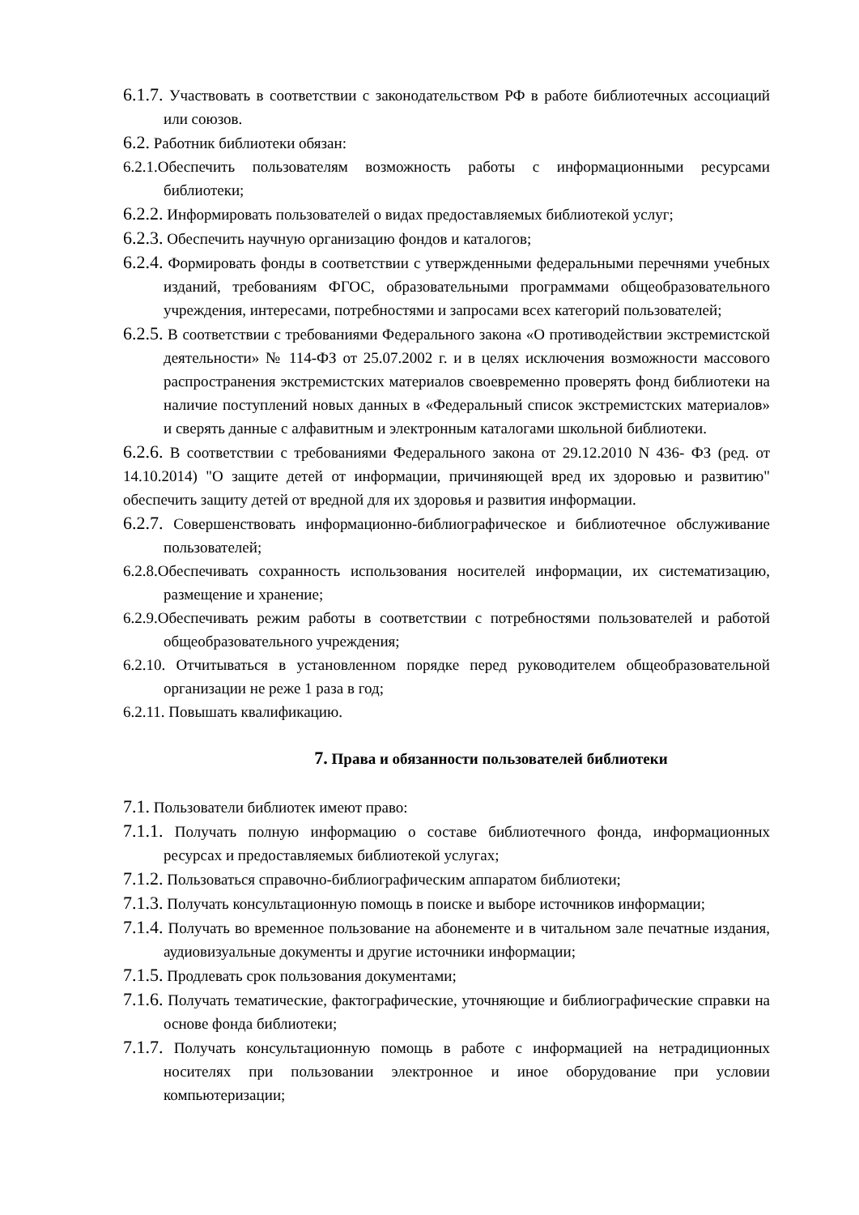6.1.7. Участвовать в соответствии с законодательством РФ в работе библиотечных ассоциаций или союзов.
6.2. Работник библиотеки обязан:
6.2.1.Обеспечить пользователям возможность работы с информационными ресурсами библиотеки;
6.2.2. Информировать пользователей о видах предоставляемых библиотекой услуг;
6.2.3. Обеспечить научную организацию фондов и каталогов;
6.2.4. Формировать фонды в соответствии с утвержденными федеральными перечнями учебных изданий, требованиям ФГОС, образовательными программами общеобразовательного учреждения, интересами, потребностями и запросами всех категорий пользователей;
6.2.5. В соответствии с требованиями Федерального закона «О противодействии экстремистской деятельности» № 114-ФЗ от 25.07.2002 г. и в целях исключения возможности массового распространения экстремистских материалов своевременно проверять фонд библиотеки на наличие поступлений новых данных в «Федеральный список экстремистских материалов» и сверять данные с алфавитным и электронным каталогами школьной библиотеки.
6.2.6. В соответствии с требованиями Федерального закона от 29.12.2010 N 436- ФЗ (ред. от 14.10.2014) "О защите детей от информации, причиняющей вред их здоровью и развитию" обеспечить защиту детей от вредной для их здоровья и развития информации.
6.2.7. Совершенствовать информационно-библиографическое и библиотечное обслуживание пользователей;
6.2.8.Обеспечивать сохранность использования носителей информации, их систематизацию, размещение и хранение;
6.2.9.Обеспечивать режим работы в соответствии с потребностями пользователей и работой общеобразовательного учреждения;
6.2.10. Отчитываться в установленном порядке перед руководителем общеобразовательной организации не реже 1 раза в год;
6.2.11. Повышать квалификацию.
7. Права и обязанности пользователей библиотеки
7.1. Пользователи библиотек имеют право:
7.1.1. Получать полную информацию о составе библиотечного фонда, информационных ресурсах и предоставляемых библиотекой услугах;
7.1.2. Пользоваться справочно-библиографическим аппаратом библиотеки;
7.1.3. Получать консультационную помощь в поиске и выборе источников информации;
7.1.4. Получать во временное пользование на абонементе и в читальном зале печатные издания, аудиовизуальные документы и другие источники информации;
7.1.5. Продлевать срок пользования документами;
7.1.6. Получать тематические, фактографические, уточняющие и библиографические справки на основе фонда библиотеки;
7.1.7. Получать консультационную помощь в работе с информацией на нетрадиционных носителях при пользовании электронное и иное оборудование при условии компьютеризации;